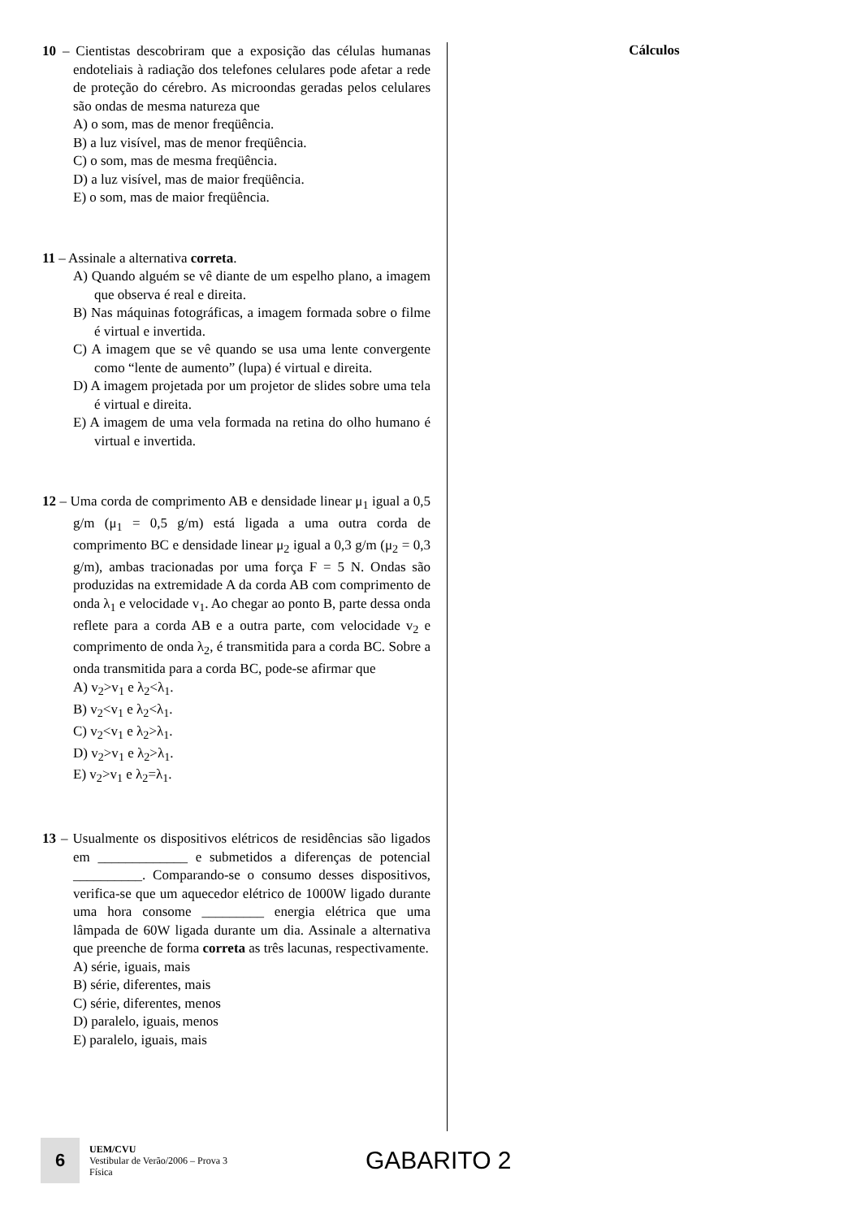10 – Cientistas descobriram que a exposição das células humanas endoteliais à radiação dos telefones celulares pode afetar a rede de proteção do cérebro. As microondas geradas pelos celulares são ondas de mesma natureza que
A) o som, mas de menor freqüência.
B) a luz visível, mas de menor freqüência.
C) o som, mas de mesma freqüência.
D) a luz visível, mas de maior freqüência.
E) o som, mas de maior freqüência.
11 – Assinale a alternativa correta.
A) Quando alguém se vê diante de um espelho plano, a imagem que observa é real e direita.
B) Nas máquinas fotográficas, a imagem formada sobre o filme é virtual e invertida.
C) A imagem que se vê quando se usa uma lente convergente como “lente de aumento” (lupa) é virtual e direita.
D) A imagem projetada por um projetor de slides sobre uma tela é virtual e direita.
E) A imagem de uma vela formada na retina do olho humano é virtual e invertida.
12 – Uma corda de comprimento AB e densidade linear μ<sub>1</sub> igual a 0,5 g/m (μ<sub>1</sub> = 0,5 g/m) está ligada a uma outra corda de comprimento BC e densidade linear μ<sub>2</sub> igual a 0,3 g/m (μ<sub>2</sub> = 0,3 g/m), ambas tracionadas por uma força F = 5 N. Ondas são produzidas na extremidade A da corda AB com comprimento de onda λ<sub>1</sub> e velocidade v<sub>1</sub>. Ao chegar ao ponto B, parte dessa onda reflete para a corda AB e a outra parte, com velocidade v<sub>2</sub> e comprimento de onda λ<sub>2</sub>, é transmitida para a corda BC. Sobre a onda transmitida para a corda BC, pode-se afirmar que
A) v<sub>2</sub>>v<sub>1</sub> e λ<sub>2</sub><λ<sub>1</sub>.
B) v<sub>2</sub><v<sub>1</sub> e λ<sub>2</sub><λ<sub>1</sub>.
C) v<sub>2</sub><v<sub>1</sub> e λ<sub>2</sub>>λ<sub>1</sub>.
D) v<sub>2</sub>>v<sub>1</sub> e λ<sub>2</sub>>λ<sub>1</sub>.
E) v<sub>2</sub>>v<sub>1</sub> e λ<sub>2</sub>=λ<sub>1</sub>.
13 – Usualmente os dispositivos elétricos de residências são ligados em _____________ e submetidos a diferenças de potencial __________. Comparando-se o consumo desses dispositivos, verifica-se que um aquecedor elétrico de 1000W ligado durante uma hora consome _________ energia elétrica que uma lâmpada de 60W ligada durante um dia. Assinale a alternativa que preenche de forma correta as três lacunas, respectivamente.
A) série, iguais, mais
B) série, diferentes, mais
C) série, diferentes, menos
D) paralelo, iguais, menos
E) paralelo, iguais, mais
Cálculos
6
UEM/CVU
Vestibular de Verão/2006 – Prova 3
Física
GABARITO 2